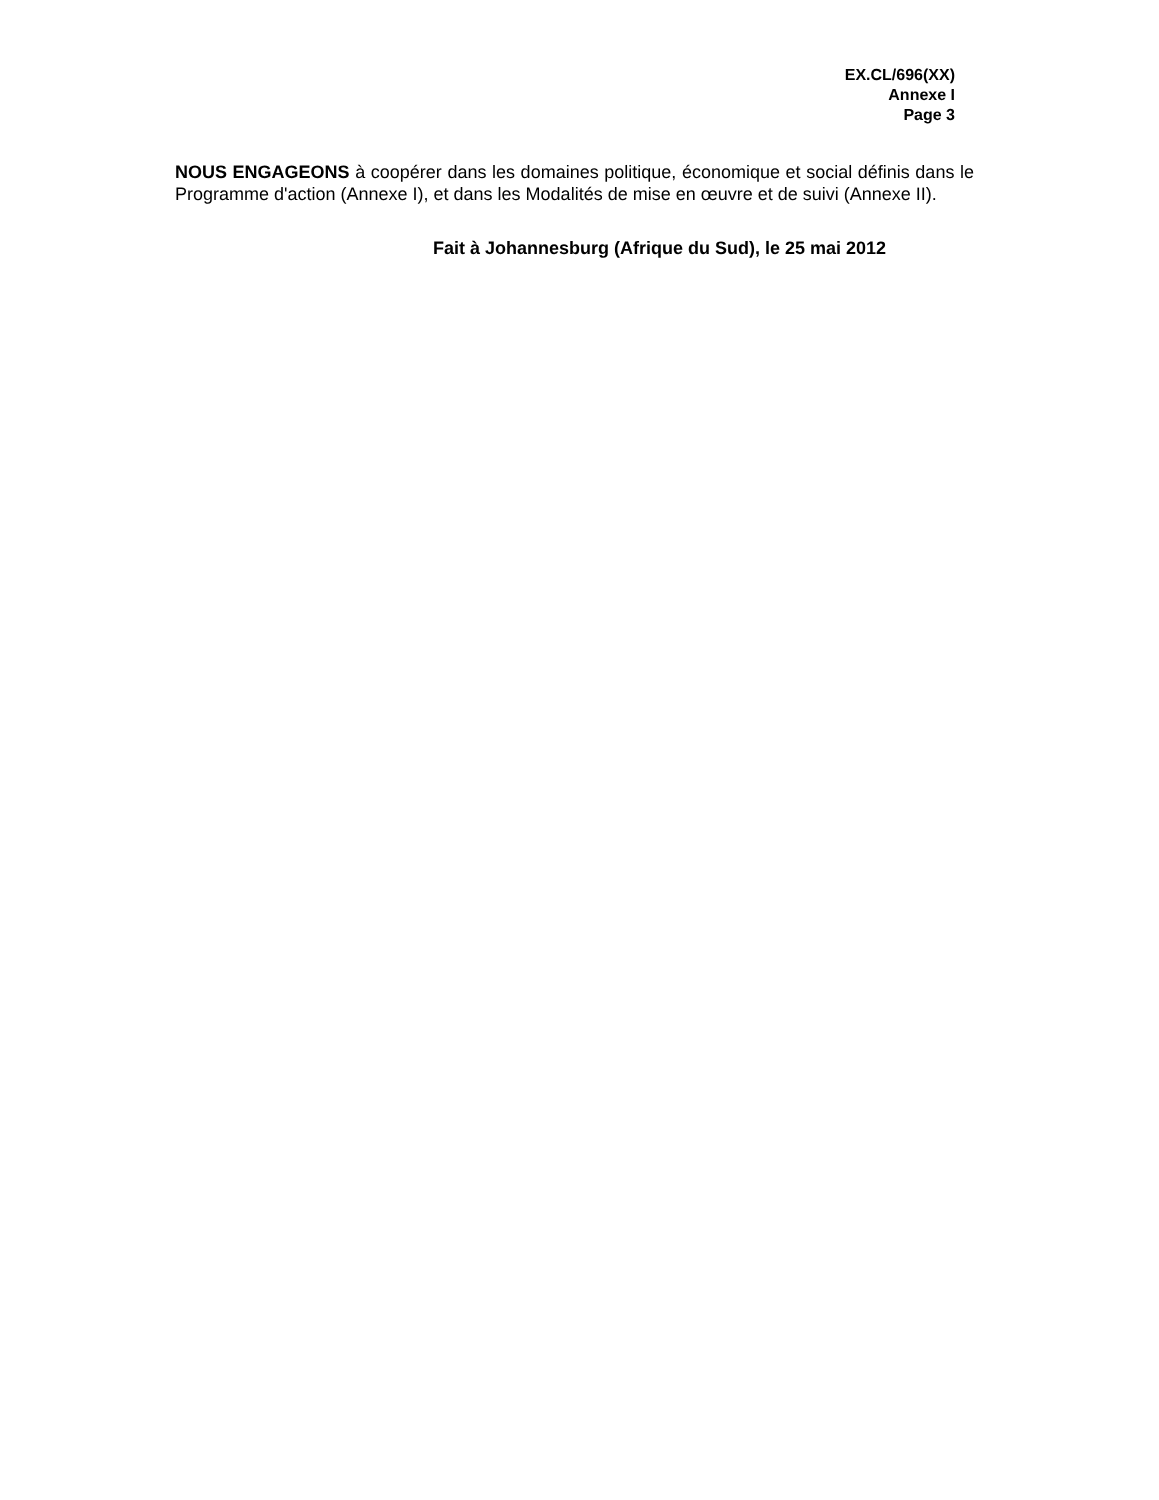EX.CL/696(XX)
Annexe I
Page 3
NOUS ENGAGEONS à coopérer dans les domaines politique, économique et social définis dans le Programme d'action (Annexe I), et dans les Modalités de mise en œuvre et de suivi (Annexe II).
Fait à Johannesburg (Afrique du Sud), le 25 mai 2012